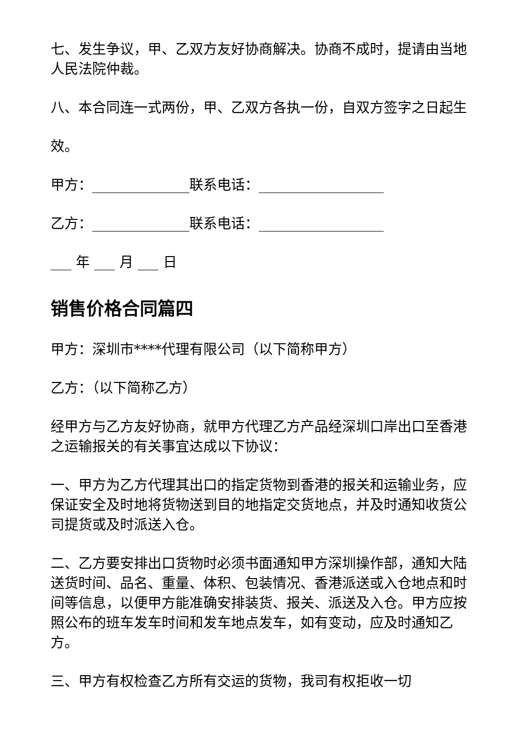七、发生争议，甲、乙双方友好协商解决。协商不成时，提请由当地人民法院仲裁。
八、本合同连一式两份，甲、乙双方各执一份，自双方签字之日起生
效。
甲方：______________联系电话：__________________
乙方：______________联系电话：__________________
___ 年 ___ 月 ___ 日
销售价格合同篇四
甲方：深圳市****代理有限公司（以下简称甲方）
乙方：（以下简称乙方）
经甲方与乙方友好协商，就甲方代理乙方产品经深圳口岸出口至香港之运输报关的有关事宜达成以下协议：
一、甲方为乙方代理其出口的指定货物到香港的报关和运输业务，应保证安全及时地将货物送到目的地指定交货地点，并及时通知收货公司提货或及时派送入仓。
二、乙方要安排出口货物时必须书面通知甲方深圳操作部，通知大陆送货时间、品名、重量、体积、包装情况、香港派送或入仓地点和时间等信息，以便甲方能准确安排装货、报关、派送及入仓。甲方应按照公布的班车发车时间和发车地点发车，如有变动，应及时通知乙方。
三、甲方有权检查乙方所有交运的货物，我司有权拒收一切